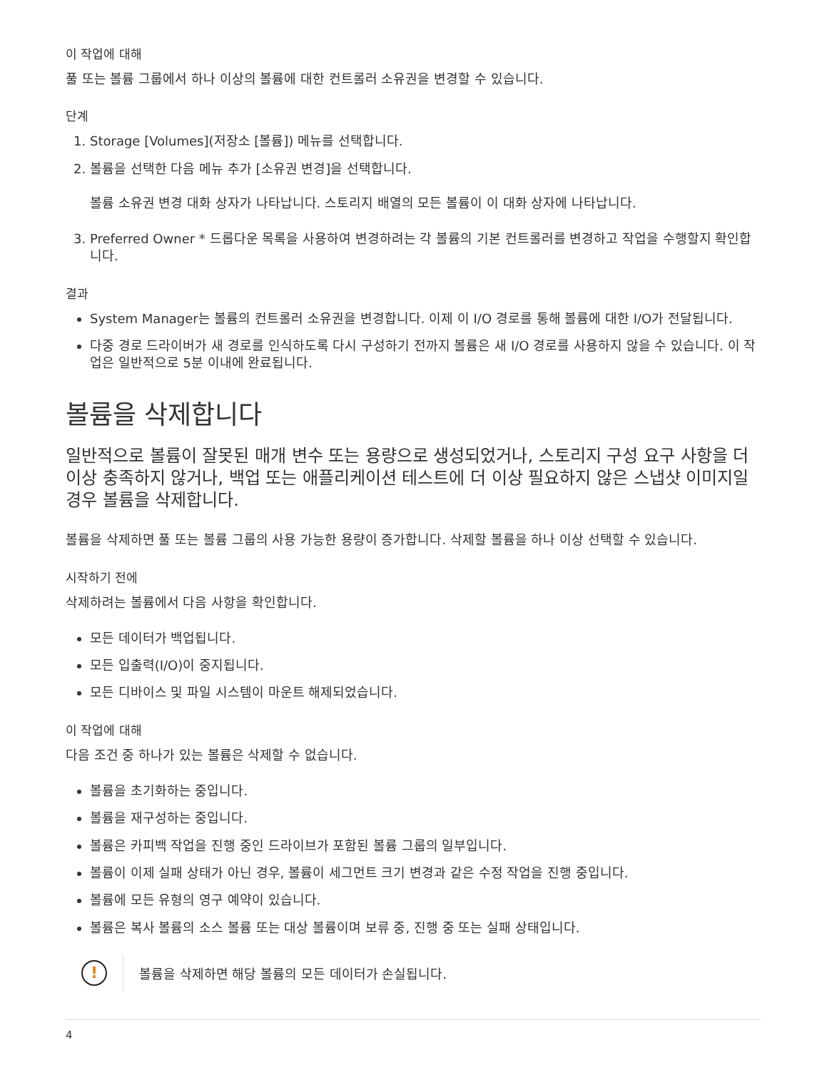이 작업에 대해
풀 또는 볼륨 그룹에서 하나 이상의 볼륨에 대한 컨트롤러 소유권을 변경할 수 있습니다.
단계
1. Storage [Volumes](저장소 [볼륨]) 메뉴를 선택합니다.
2. 볼륨을 선택한 다음 메뉴 추가 [소유권 변경]을 선택합니다.
볼륨 소유권 변경 대화 상자가 나타납니다. 스토리지 배열의 모든 볼륨이 이 대화 상자에 나타납니다.
3. Preferred Owner * 드롭다운 목록을 사용하여 변경하려는 각 볼륨의 기본 컨트롤러를 변경하고 작업을 수행할지 확인합니다.
결과
System Manager는 볼륨의 컨트롤러 소유권을 변경합니다. 이제 이 I/O 경로를 통해 볼륨에 대한 I/O가 전달됩니다.
다중 경로 드라이버가 새 경로를 인식하도록 다시 구성하기 전까지 볼륨은 새 I/O 경로를 사용하지 않을 수 있습니다. 이 작업은 일반적으로 5분 이내에 완료됩니다.
볼륨을 삭제합니다
일반적으로 볼륨이 잘못된 매개 변수 또는 용량으로 생성되었거나, 스토리지 구성 요구 사항을 더 이상 충족하지 않거나, 백업 또는 애플리케이션 테스트에 더 이상 필요하지 않은 스냅샷 이미지일 경우 볼륨을 삭제합니다.
볼륨을 삭제하면 풀 또는 볼륨 그룹의 사용 가능한 용량이 증가합니다. 삭제할 볼륨을 하나 이상 선택할 수 있습니다.
시작하기 전에
삭제하려는 볼륨에서 다음 사항을 확인합니다.
모든 데이터가 백업됩니다.
모든 입출력(I/O)이 중지됩니다.
모든 디바이스 및 파일 시스템이 마운트 해제되었습니다.
이 작업에 대해
다음 조건 중 하나가 있는 볼륨은 삭제할 수 없습니다.
볼륨을 초기화하는 중입니다.
볼륨을 재구성하는 중입니다.
볼륨은 카피백 작업을 진행 중인 드라이브가 포함된 볼륨 그룹의 일부입니다.
볼륨이 이제 실패 상태가 아닌 경우, 볼륨이 세그먼트 크기 변경과 같은 수정 작업을 진행 중입니다.
볼륨에 모든 유형의 영구 예약이 있습니다.
볼륨은 복사 볼륨의 소스 볼륨 또는 대상 볼륨이며 보류 중, 진행 중 또는 실패 상태입니다.
!
볼륨을 삭제하면 해당 볼륨의 모든 데이터가 손실됩니다.
4